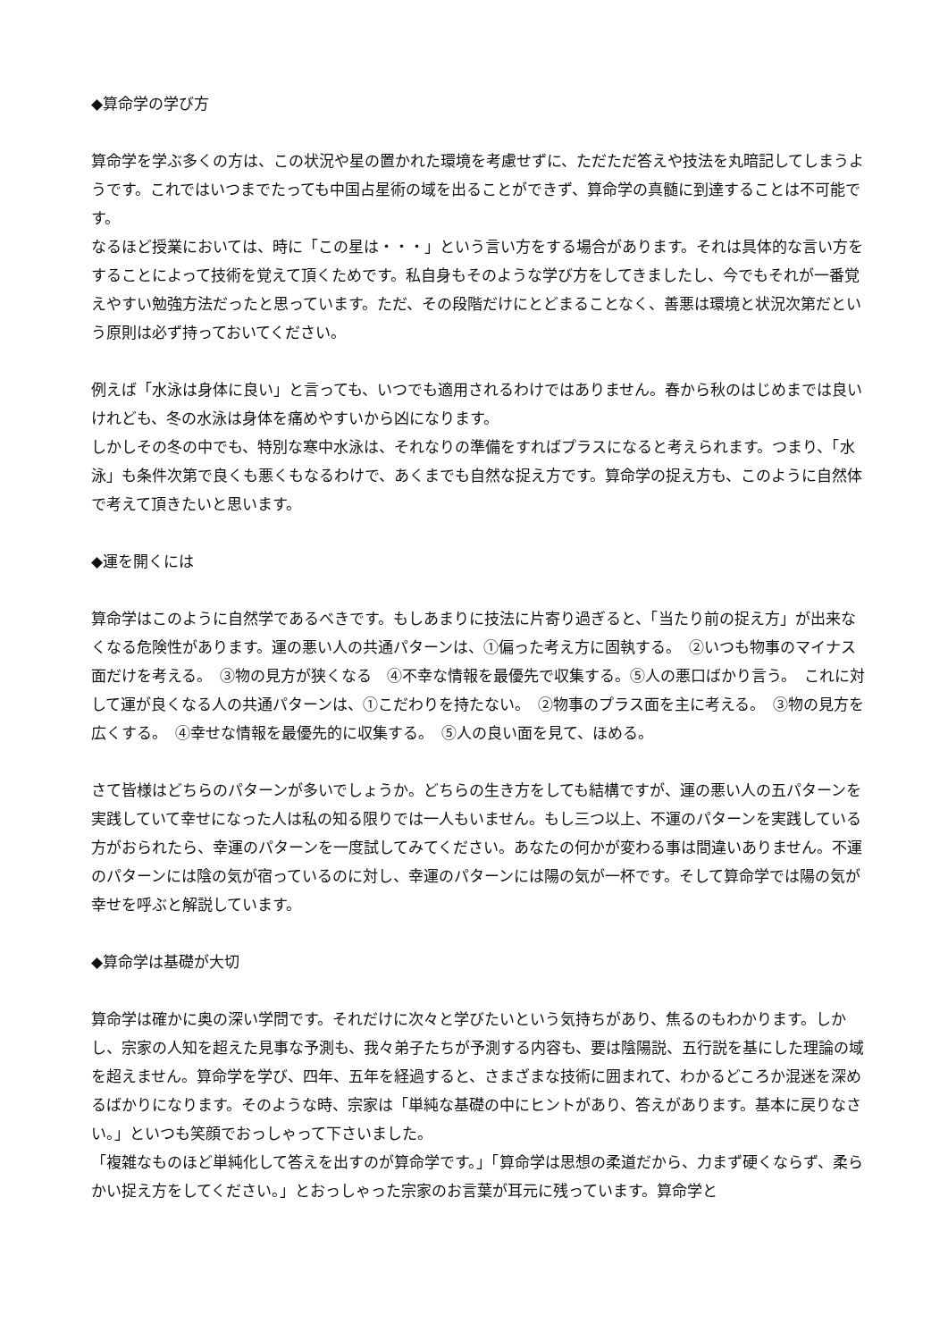◆算命学の学び方
算命学を学ぶ多くの方は、この状況や星の置かれた環境を考慮せずに、ただただ答えや技法を丸暗記してしまうようです。これではいつまでたっても中国占星術の域を出ることができず、算命学の真髄に到達することは不可能です。
なるほど授業においては、時に「この星は・・・」という言い方をする場合があります。それは具体的な言い方をすることによって技術を覚えて頂くためです。私自身もそのような学び方をしてきましたし、今でもそれが一番覚えやすい勉強方法だったと思っています。ただ、その段階だけにとどまることなく、善悪は環境と状況次第だという原則は必ず持っておいてください。
例えば「水泳は身体に良い」と言っても、いつでも適用されるわけではありません。春から秋のはじめまでは良いけれども、冬の水泳は身体を痛めやすいから凶になります。
しかしその冬の中でも、特別な寒中水泳は、それなりの準備をすればプラスになると考えられます。つまり、「水泳」も条件次第で良くも悪くもなるわけで、あくまでも自然な捉え方です。算命学の捉え方も、このように自然体で考えて頂きたいと思います。
◆運を開くには
算命学はこのように自然学であるべきです。もしあまりに技法に片寄り過ぎると、「当たり前の捉え方」が出来なくなる危険性があります。運の悪い人の共通パターンは、①偏った考え方に固執する。　②いつも物事のマイナス面だけを考える。　③物の見方が狭くなる　④不幸な情報を最優先で収集する。⑤人の悪口ばかり言う。　これに対して運が良くなる人の共通パターンは、①こだわりを持たない。　②物事のプラス面を主に考える。　③物の見方を広くする。　④幸せな情報を最優先的に収集する。　⑤人の良い面を見て、ほめる。
さて皆様はどちらのパターンが多いでしょうか。どちらの生き方をしても結構ですが、運の悪い人の五パターンを実践していて幸せになった人は私の知る限りでは一人もいません。もし三つ以上、不運のパターンを実践している方がおられたら、幸運のパターンを一度試してみてください。あなたの何かが変わる事は間違いありません。不運のパターンには陰の気が宿っているのに対し、幸運のパターンには陽の気が一杯です。そして算命学では陽の気が幸せを呼ぶと解説しています。
◆算命学は基礎が大切
算命学は確かに奥の深い学問です。それだけに次々と学びたいという気持ちがあり、焦るのもわかります。しかし、宗家の人知を超えた見事な予測も、我々弟子たちが予測する内容も、要は陰陽説、五行説を基にした理論の域を超えません。算命学を学び、四年、五年を経過すると、さまざまな技術に囲まれて、わかるどころか混迷を深めるばかりになります。そのような時、宗家は「単純な基礎の中にヒントがあり、答えがあります。基本に戻りなさい。」といつも笑顔でおっしゃって下さいました。
「複雑なものほど単純化して答えを出すのが算命学です。」「算命学は思想の柔道だから、力まず硬くならず、柔らかい捉え方をしてください。」とおっしゃった宗家のお言葉が耳元に残っています。算命学と